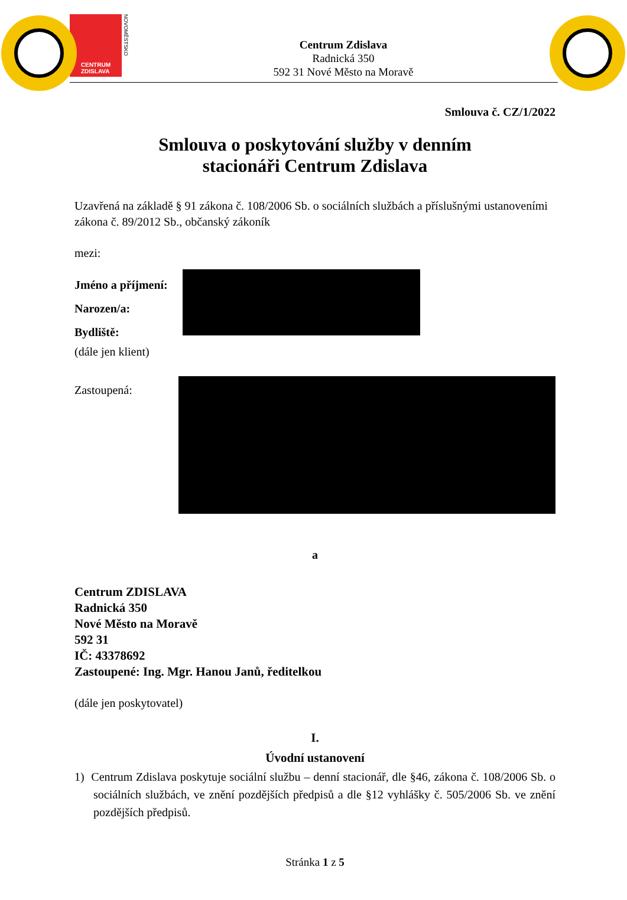CENTRUM
ZDISLAVA
NOVOMĚSTSKO
Centrum Zdislava
Radnická 350
592 31 Nové Město na Moravě
Smlouva č. CZ/1/2022
Smlouva o poskytování služby v denním
stacionáři Centrum Zdislava
Uzavřená na základě § 91 zákona č. 108/2006 Sb. o sociálních službách a příslušnými ustanoveními zákona č. 89/2012 Sb., občanský zákoník
mezi:
Jméno a příjmení:
Narozen/a:
Bydliště:
(dále jen klient)
Zastoupená:
a
Centrum ZDISLAVA
Radnická 350
Nové Město na Moravě
592 31
IČ: 43378692
Zastoupené: Ing. Mgr. Hanou Janů, ředitelkou
(dále jen poskytovatel)
I.
Úvodní ustanovení
1) Centrum Zdislava poskytuje sociální službu – denní stacionář, dle §46, zákona č. 108/2006 Sb. o sociálních službách, ve znění pozdějších předpisů a dle §12 vyhlášky č. 505/2006 Sb. ve znění pozdějších předpisů.
Stránka 1 z 5